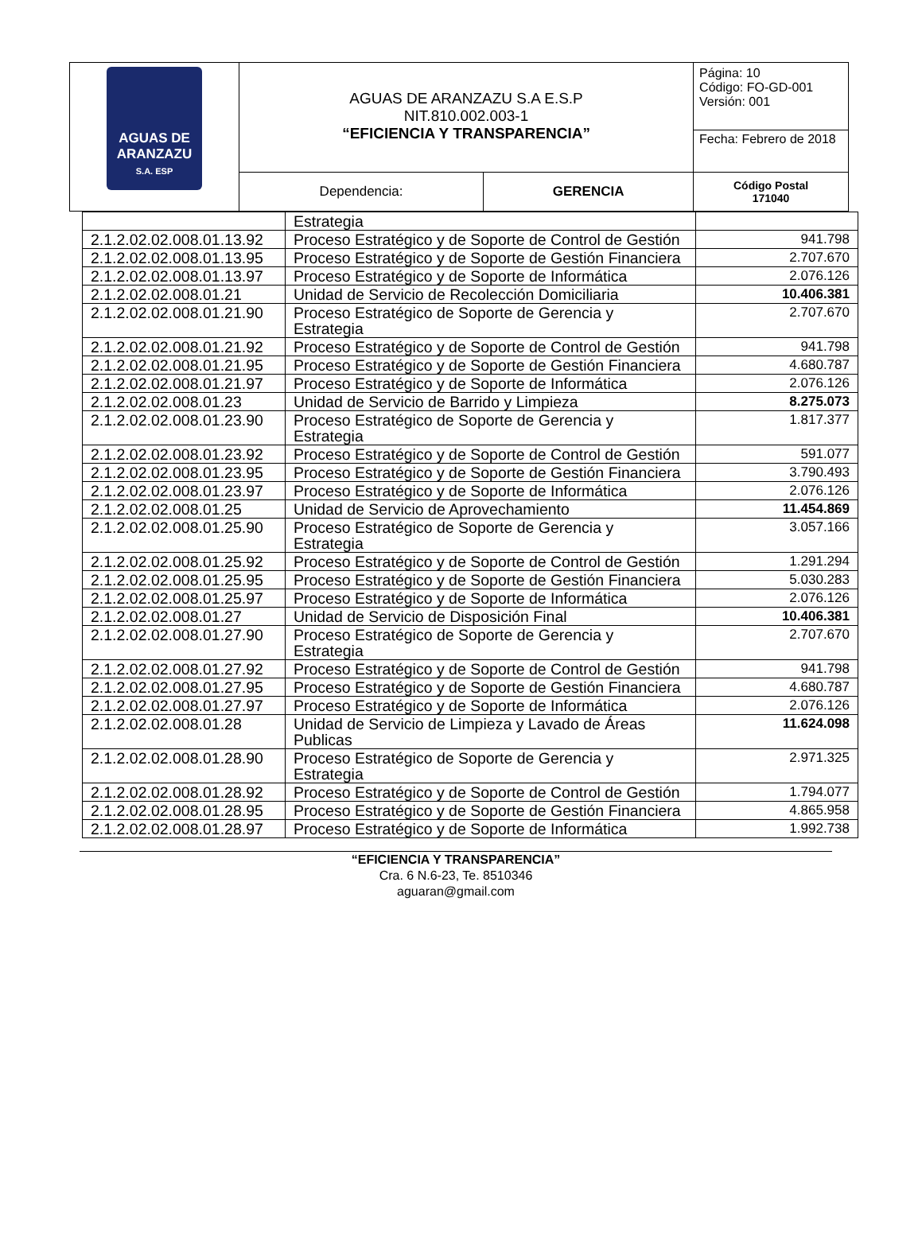| AGUAS DE ARANZAZU S.A. ESP | AGUAS DE ARANZAZU S.A E.S.P NIT.810.002.003-1 “EFICIENCIA Y TRANSPARENCIA” | | Página: 10 Código: FO-GD-001 Versión: 001 |
| | | | Fecha: Febrero de 2018 |
| | Dependencia: | GERENCIA | Código Postal 171040 |
| | Estrategia | |
| 2.1.2.02.02.008.01.13.92 | Proceso Estratégico y de Soporte de Control de Gestión | 941.798 |
| 2.1.2.02.02.008.01.13.95 | Proceso Estratégico y de Soporte de Gestión Financiera | 2.707.670 |
| 2.1.2.02.02.008.01.13.97 | Proceso Estratégico y de Soporte de Informática | 2.076.126 |
| 2.1.2.02.02.008.01.21 | Unidad de Servicio de Recolección Domiciliaria | 10.406.381 |
| 2.1.2.02.02.008.01.21.90 | Proceso Estratégico de Soporte de Gerencia y Estrategia | 2.707.670 |
| 2.1.2.02.02.008.01.21.92 | Proceso Estratégico y de Soporte de Control de Gestión | 941.798 |
| 2.1.2.02.02.008.01.21.95 | Proceso Estratégico y de Soporte de Gestión Financiera | 4.680.787 |
| 2.1.2.02.02.008.01.21.97 | Proceso Estratégico y de Soporte de Informática | 2.076.126 |
| 2.1.2.02.02.008.01.23 | Unidad de Servicio de Barrido y Limpieza | 8.275.073 |
| 2.1.2.02.02.008.01.23.90 | Proceso Estratégico de Soporte de Gerencia y Estrategia | 1.817.377 |
| 2.1.2.02.02.008.01.23.92 | Proceso Estratégico y de Soporte de Control de Gestión | 591.077 |
| 2.1.2.02.02.008.01.23.95 | Proceso Estratégico y de Soporte de Gestión Financiera | 3.790.493 |
| 2.1.2.02.02.008.01.23.97 | Proceso Estratégico y de Soporte de Informática | 2.076.126 |
| 2.1.2.02.02.008.01.25 | Unidad de Servicio de Aprovechamiento | 11.454.869 |
| 2.1.2.02.02.008.01.25.90 | Proceso Estratégico de Soporte de Gerencia y Estrategia | 3.057.166 |
| 2.1.2.02.02.008.01.25.92 | Proceso Estratégico y de Soporte de Control de Gestión | 1.291.294 |
| 2.1.2.02.02.008.01.25.95 | Proceso Estratégico y de Soporte de Gestión Financiera | 5.030.283 |
| 2.1.2.02.02.008.01.25.97 | Proceso Estratégico y de Soporte de Informática | 2.076.126 |
| 2.1.2.02.02.008.01.27 | Unidad de Servicio de Disposición Final | 10.406.381 |
| 2.1.2.02.02.008.01.27.90 | Proceso Estratégico de Soporte de Gerencia y Estrategia | 2.707.670 |
| 2.1.2.02.02.008.01.27.92 | Proceso Estratégico y de Soporte de Control de Gestión | 941.798 |
| 2.1.2.02.02.008.01.27.95 | Proceso Estratégico y de Soporte de Gestión Financiera | 4.680.787 |
| 2.1.2.02.02.008.01.27.97 | Proceso Estratégico y de Soporte de Informática | 2.076.126 |
| 2.1.2.02.02.008.01.28 | Unidad de Servicio de Limpieza y Lavado de Áreas Publicas | 11.624.098 |
| 2.1.2.02.02.008.01.28.90 | Proceso Estratégico de Soporte de Gerencia y Estrategia | 2.971.325 |
| 2.1.2.02.02.008.01.28.92 | Proceso Estratégico y de Soporte de Control de Gestión | 1.794.077 |
| 2.1.2.02.02.008.01.28.95 | Proceso Estratégico y de Soporte de Gestión Financiera | 4.865.958 |
| 2.1.2.02.02.008.01.28.97 | Proceso Estratégico y de Soporte de Informática | 1.992.738 |
“EFICIENCIA Y TRANSPARENCIA”
Cra. 6 N.6-23, Te. 8510346
aguaran@gmail.com